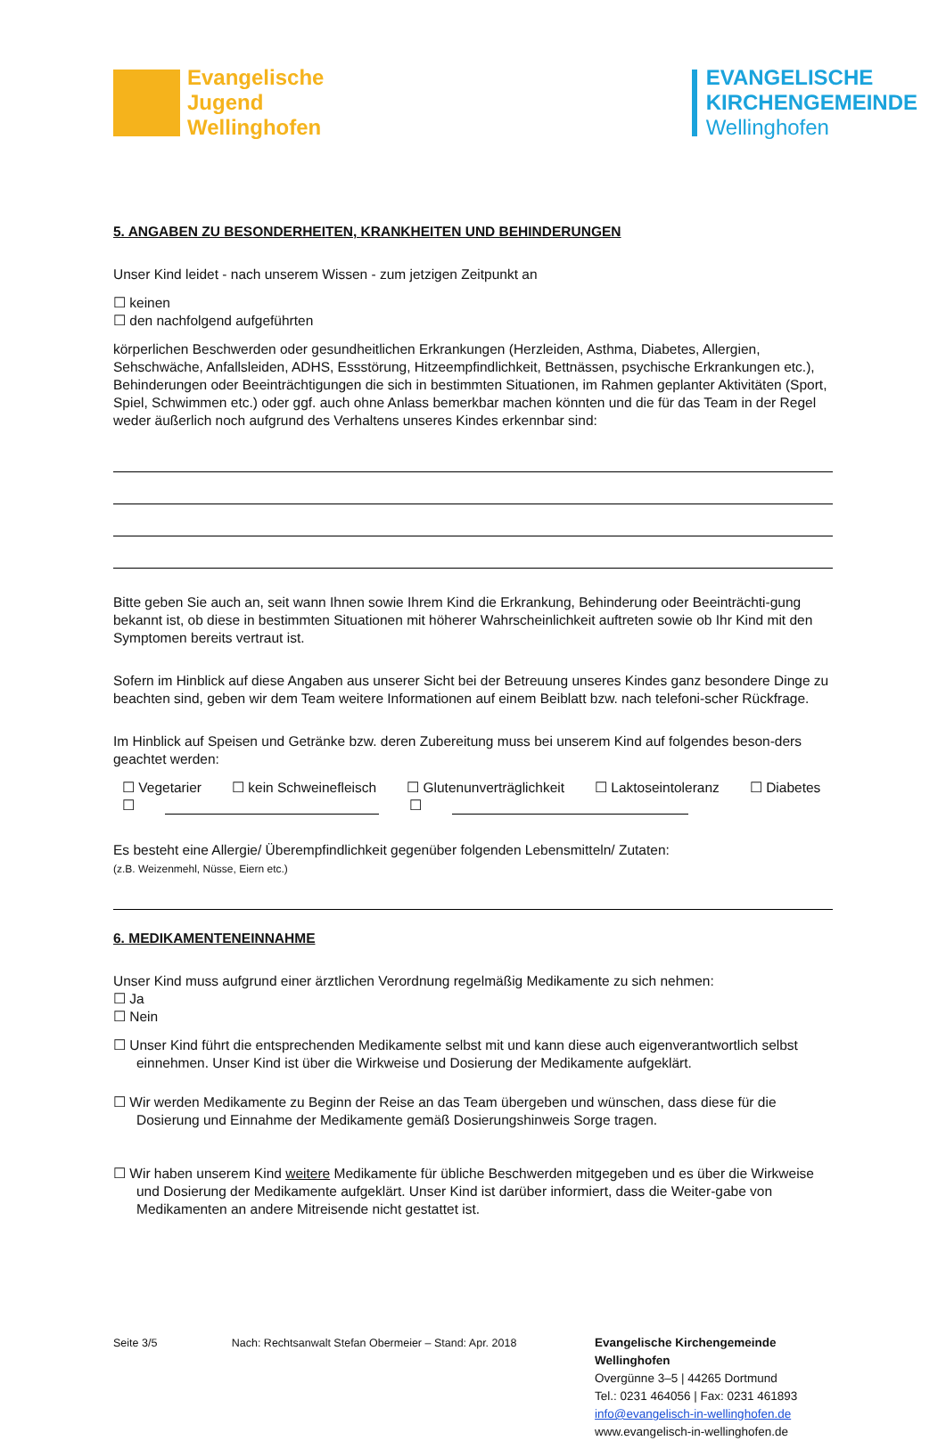Evangelische
Jugend
Wellinghofen
EVANGELISCHE
KIRCHENGEMEINDE
Wellinghofen
5. ANGABEN ZU BESONDERHEITEN, KRANKHEITEN UND BEHINDERUNGEN
Unser Kind leidet - nach unserem Wissen - zum jetzigen Zeitpunkt an
☐ keinen
☐ den nachfolgend aufgeführten
körperlichen Beschwerden oder gesundheitlichen Erkrankungen (Herzleiden, Asthma, Diabetes, Allergien, Sehschwäche, Anfallsleiden, ADHS, Essstörung, Hitzeempfindlichkeit, Bettnässen, psychische Erkrankungen etc.), Behinderungen oder Beeinträchtigungen die sich in bestimmten Situationen, im Rahmen geplanter Aktivitäten (Sport, Spiel, Schwimmen etc.) oder ggf. auch ohne Anlass bemerkbar machen könnten und die für das Team in der Regel weder äußerlich noch aufgrund des Verhaltens unseres Kindes erkennbar sind:
Bitte geben Sie auch an, seit wann Ihnen sowie Ihrem Kind die Erkrankung, Behinderung oder Beeinträchti-gung bekannt ist, ob diese in bestimmten Situationen mit höherer Wahrscheinlichkeit auftreten sowie ob Ihr Kind mit den Symptomen bereits vertraut ist.
Sofern im Hinblick auf diese Angaben aus unserer Sicht bei der Betreuung unseres Kindes ganz besondere Dinge zu beachten sind, geben wir dem Team weitere Informationen auf einem Beiblatt bzw. nach telefoni-scher Rückfrage.
Im Hinblick auf Speisen und Getränke bzw. deren Zubereitung muss bei unserem Kind auf folgendes beson-ders geachtet werden:
☐ Vegetarier ☐ kein Schweinefleisch ☐ Glutenunverträglichkeit ☐ Laktoseintoleranz ☐ Diabetes
☐ ☐
Es besteht eine Allergie/ Überempfindlichkeit gegenüber folgenden Lebensmitteln/ Zutaten:
(z.B. Weizenmehl, Nüsse, Eiern etc.)
6. MEDIKAMENTENEINNAHME
Unser Kind muss aufgrund einer ärztlichen Verordnung regelmäßig Medikamente zu sich nehmen:
☐ Ja
☐ Nein
☐ Unser Kind führt die entsprechenden Medikamente selbst mit und kann diese auch eigenverantwortlich selbst einnehmen. Unser Kind ist über die Wirkweise und Dosierung der Medikamente aufgeklärt.
☐ Wir werden Medikamente zu Beginn der Reise an das Team übergeben und wünschen, dass diese für die Dosierung und Einnahme der Medikamente gemäß Dosierungshinweis Sorge tragen.
☐ Wir haben unserem Kind weitere Medikamente für übliche Beschwerden mitgegeben und es über die Wirkweise und Dosierung der Medikamente aufgeklärt. Unser Kind ist darüber informiert, dass die Weiter-gabe von Medikamenten an andere Mitreisende nicht gestattet ist.
Seite 3/5 Nach: Rechtsanwalt Stefan Obermeier – Stand: Apr. 2018 Evangelische Kirchengemeinde Wellinghofen
Overgünne 3–5 | 44265 Dortmund
Tel.: 0231 464056 | Fax: 0231 461893
info@evangelisch-in-wellinghofen.de
www.evangelisch-in-wellinghofen.de